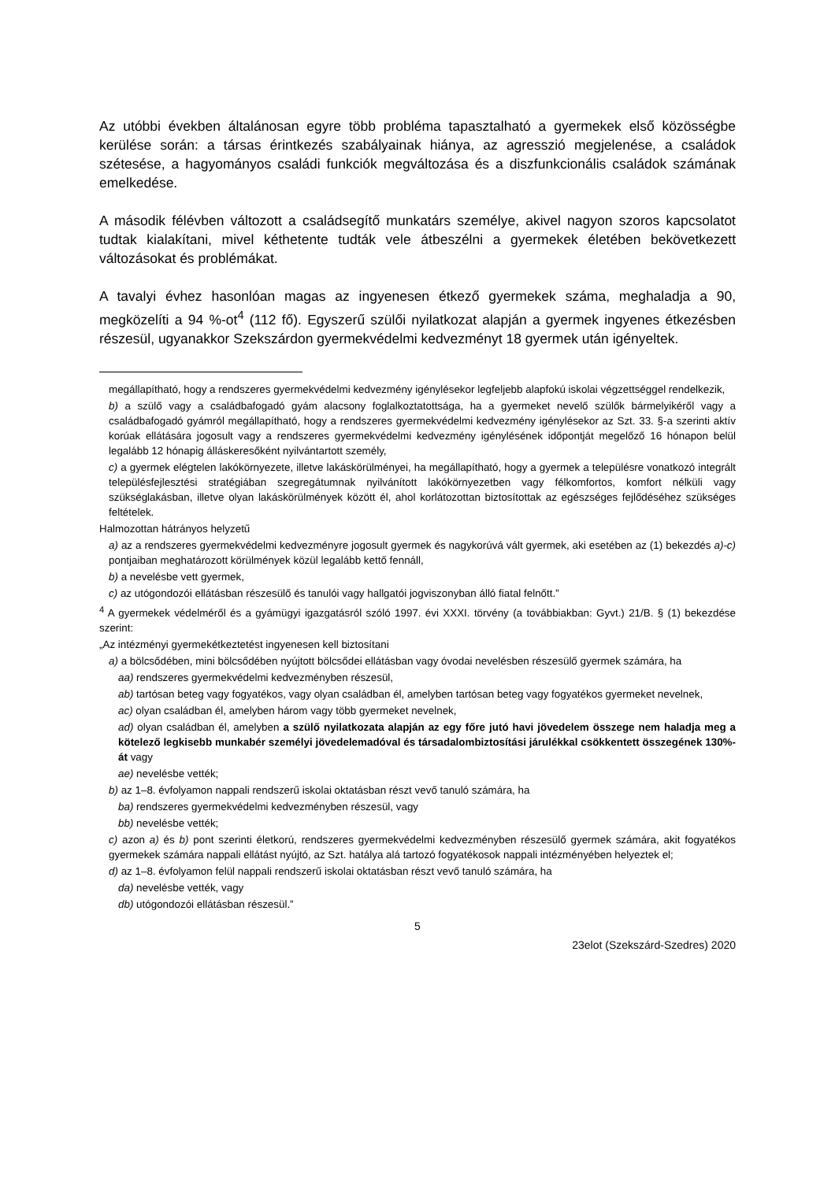Az utóbbi években általánosan egyre több probléma tapasztalható a gyermekek első közösségbe kerülése során: a társas érintkezés szabályainak hiánya, az agresszió megjelenése, a családok szétesése, a hagyományos családi funkciók megváltozása és a diszfunkcionális családok számának emelkedése.
A második félévben változott a családsegítő munkatárs személye, akivel nagyon szoros kapcsolatot tudtak kialakítani, mivel kéthetente tudták vele átbeszélni a gyermekek életében bekövetkezett változásokat és problémákat.
A tavalyi évhez hasonlóan magas az ingyenesen étkező gyermekek száma, meghaladja a 90, megközelíti a 94 %-ot<sup>4</sup> (112 fő). Egyszerű szülői nyilatkozat alapján a gyermek ingyenes étkezésben részesül, ugyanakkor Szekszárdon gyermekvédelmi kedvezményt 18 gyermek után igényeltek.
megállapítható, hogy a rendszeres gyermekvédelmi kedvezmény igénylésekor legfeljebb alapfokú iskolai végzettséggel rendelkezik,
b) a szülő vagy a családbafogadó gyám alacsony foglalkoztatottsága, ha a gyermeket nevelő szülők bármelyikéről vagy a családbafogadó gyámról megállapítható, hogy a rendszeres gyermekvédelmi kedvezmény igénylésekor az Szt. 33. §-a szerinti aktív korúak ellátására jogosult vagy a rendszeres gyermekvédelmi kedvezmény igénylésének időpontját megelőző 16 hónapon belül legalább 12 hónapig álláskeresőként nyilvántartott személy,
c) a gyermek elégtelen lakókörnyezete, illetve lakáskörülményei, ha megállapítható, hogy a gyermek a településre vonatkozó integrált településfejlesztési stratégiában szegregátumnak nyilvánított lakókörnyezetben vagy félkomfortos, komfort nélküli vagy szükséglakásban, illetve olyan lakáskörülmények között él, ahol korlátozottan biztosítottak az egészséges fejlődéséhez szükséges feltételek.
Halmozottan hátrányos helyzetű
a) az a rendszeres gyermekvédelmi kedvezményre jogosult gyermek és nagykorúvá vált gyermek, aki esetében az (1) bekezdés a)-c) pontjaiban meghatározott körülmények közül legalább kettő fennáll,
b) a nevelésbe vett gyermek,
c) az utógondozói ellátásban részesülő és tanulói vagy hallgatói jogviszonyban álló fiatal felnőtt.”
<sup>4</sup> A gyermekek védelméről és a gyámügyi igazgatásról szóló 1997. évi XXXI. törvény (a továbbiakban: Gyvt.) 21/B. § (1) bekezdése szerint:
„Az intézményi gyermekétkeztetést ingyenesen kell biztosítani
a) a bölcsődében, mini bölcsődében nyújtott bölcsődei ellátásban vagy óvodai nevelésben részesülő gyermek számára, ha
aa) rendszeres gyermekvédelmi kedvezményben részesül,
ab) tartósan beteg vagy fogyatékos, vagy olyan családban él, amelyben tartósan beteg vagy fogyatékos gyermeket nevelnek,
ac) olyan családban él, amelyben három vagy több gyermeket nevelnek,
ad) olyan családban él, amelyben a szülő nyilatkozata alapján az egy főre jutó havi jövedelem összege nem haladja meg a kötelező legkisebb munkabér személyi jövedelemadóval és társadalombiztosítási járulékkal csökkentett összegének 130%-át vagy
ae) nevelésbe vették;
b) az 1–8. évfolyamon nappali rendszerű iskolai oktatásban részt vevő tanuló számára, ha
ba) rendszeres gyermekvédelmi kedvezményben részesül, vagy
bb) nevelésbe vették;
c) azon a) és b) pont szerinti életkorú, rendszeres gyermekvédelmi kedvezményben részesülő gyermek számára, akit fogyatékos gyermekek számára nappali ellátást nyújtó, az Szt. hatálya alá tartozó fogyatékosok nappali intézményében helyeztek el;
d) az 1–8. évfolyamon felül nappali rendszerű iskolai oktatásban részt vevő tanuló számára, ha
da) nevelésbe vették, vagy
db) utógondozói ellátásban részesül.”
5
23elot (Szekszárd-Szedres) 2020